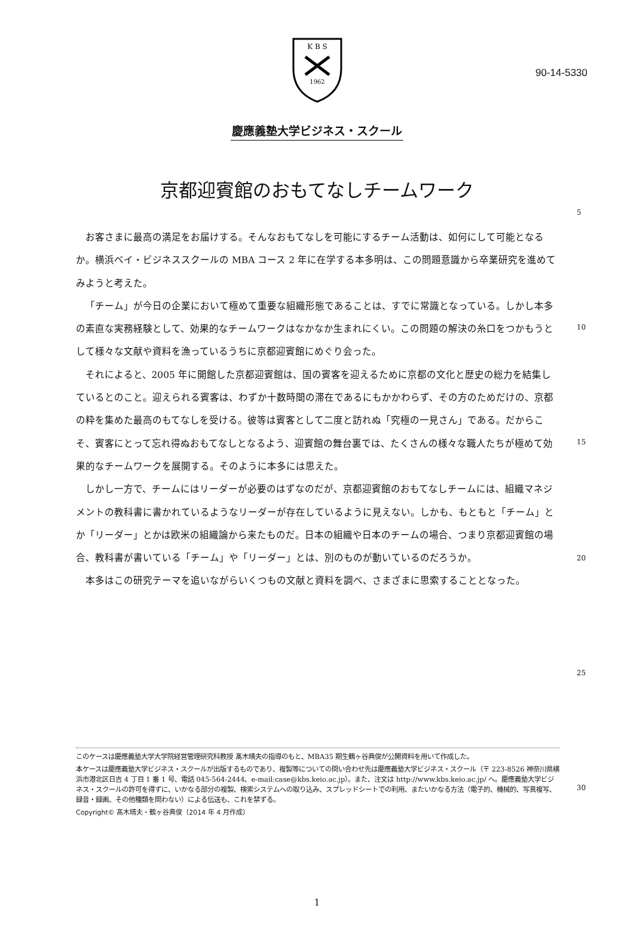90-14-5330
K B S
1962
慶應義塾大学ビジネス・スクール
京都迎賓館のおもてなしチームワーク
5
10
15
20
25
30
お客さまに最高の満足をお届けする。そんなおもてなしを可能にするチーム活動は、如何にして可能となるか。横浜ベイ・ビジネススクールの MBA コース 2 年に在学する本多明は、この問題意識から卒業研究を進めてみようと考えた。
「チーム」が今日の企業において極めて重要な組織形態であることは、すでに常識となっている。しかし本多の素直な実務経験として、効果的なチームワークはなかなか生まれにくい。この問題の解決の糸口をつかもうとして様々な文献や資料を漁っているうちに京都迎賓館にめぐり会った。
それによると、2005 年に開館した京都迎賓館は、国の賓客を迎えるために京都の文化と歴史の総力を結集しているとのこと。迎えられる賓客は、わずか十数時間の滞在であるにもかかわらず、その方のためだけの、京都の粋を集めた最高のもてなしを受ける。彼等は賓客として二度と訪れぬ「究極の一見さん」である。だからこそ、賓客にとって忘れ得ぬおもてなしとなるよう、迎賓館の舞台裏では、たくさんの様々な職人たちが極めて効果的なチームワークを展開する。そのように本多には思えた。
しかし一方で、チームにはリーダーが必要のはずなのだが、京都迎賓館のおもてなしチームには、組織マネジメントの教科書に書かれているようなリーダーが存在しているように見えない。しかも、もともと「チーム」とか「リーダー」とかは欧米の組織論から来たものだ。日本の組織や日本のチームの場合、つまり京都迎賓館の場合、教科書が書いている「チーム」や「リーダー」とは、別のものが動いているのだろうか。
本多はこの研究テーマを追いながらいくつもの文献と資料を調べ、さまざまに思索することとなった。
このケースは慶應義塾大学大学院経営管理研究科教授 髙木晴夫の指導のもと、MBA35 期生鶴ヶ谷典俊が公開資料を用いて作成した。
本ケースは慶應義塾大学ビジネス・スクールが出版するものであり、複製等についての問い合わせ先は慶應義塾大学ビジネス・スクール（〒 223-8526 神奈川県横浜市港北区日吉 4 丁目 1 番 1 号、電話 045-564-2444、e-mail:case@kbs.keio.ac.jp）。また、注文は http://www.kbs.keio.ac.jp/ へ。慶應義塾大学ビジネス・スクールの許可を得ずに、いかなる部分の複製、検索システムへの取り込み、スプレッドシートでの利用、またいかなる方法（電子的、機械的、写真複写、録音・録画、その他種類を問わない）による伝送も、これを禁ずる。
Copyright© 髙木晴夫・鶴ヶ谷典俊（2014 年 4 月作成）
1